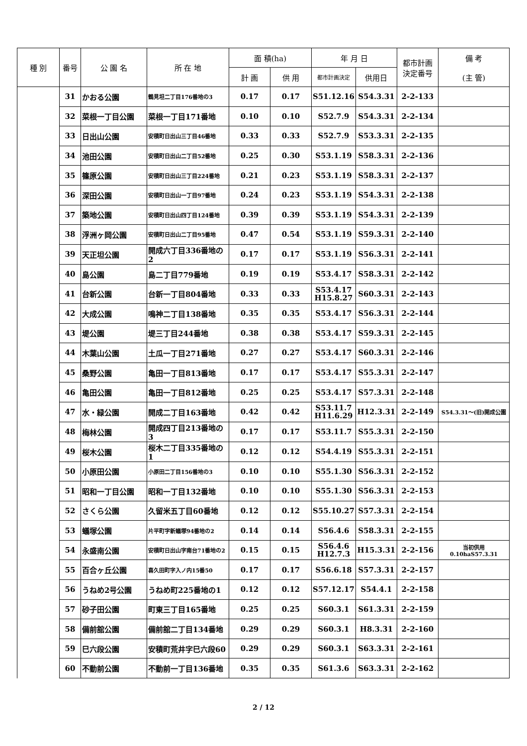| 種 別 | 番号 | 公 園 名 | 所 在 地 | 面 積(ha) | | 年 月 日 | | 都市計画 決定番号 | 備 考 (主 管) |
| --- | --- | --- | --- | --- | --- | --- | --- | --- | --- |
| | | | | 計 画 | 供 用 | 都市計画決定 | 供用日 | | |
| | 31 | かおる公園 | 鶴見坦二丁目176番地の3 | 0.17 | 0.17 | S51.12.16 | S54.3.31 | 2-2-133 | |
| | 32 | 菜根一丁目公園 | 菜根一丁目171番地 | 0.10 | 0.10 | S52.7.9 | S54.3.31 | 2-2-134 | |
| | 33 | 日出山公園 | 安積町日出山三丁目46番地 | 0.33 | 0.33 | S52.7.9 | S53.3.31 | 2-2-135 | |
| | 34 | 池田公園 | 安積町日出山二丁目52番地 | 0.25 | 0.30 | S53.1.19 | S58.3.31 | 2-2-136 | |
| | 35 | 篠原公園 | 安積町日出山三丁目224番地 | 0.21 | 0.23 | S53.1.19 | S58.3.31 | 2-2-137 | |
| | 36 | 深田公園 | 安積町日出山一丁目97番地 | 0.24 | 0.23 | S53.1.19 | S54.3.31 | 2-2-138 | |
| | 37 | 築地公園 | 安積町日出山四丁目124番地 | 0.39 | 0.39 | S53.1.19 | S54.3.31 | 2-2-139 | |
| | 38 | 浮洲ヶ岡公園 | 安積町日出山二丁目95番地 | 0.47 | 0.54 | S53.1.19 | S59.3.31 | 2-2-140 | |
| | 39 | 天正坦公園 | 開成六丁目336番地の2 | 0.17 | 0.17 | S53.1.19 | S56.3.31 | 2-2-141 | |
| | 40 | 島公園 | 島二丁目779番地 | 0.19 | 0.19 | S53.4.17 | S58.3.31 | 2-2-142 | |
| | 41 | 台新公園 | 台新一丁目804番地 | 0.33 | 0.33 | S53.4.17 H15.8.27 | S60.3.31 | 2-2-143 | |
| | 42 | 大成公園 | 鳴神二丁目138番地 | 0.35 | 0.35 | S53.4.17 | S56.3.31 | 2-2-144 | |
| | 43 | 堤公園 | 堤三丁目244番地 | 0.38 | 0.38 | S53.4.17 | S59.3.31 | 2-2-145 | |
| | 44 | 木葉山公園 | 土瓜一丁目271番地 | 0.27 | 0.27 | S53.4.17 | S60.3.31 | 2-2-146 | |
| | 45 | 桑野公園 | 亀田一丁目813番地 | 0.17 | 0.17 | S53.4.17 | S55.3.31 | 2-2-147 | |
| | 46 | 亀田公園 | 亀田一丁目812番地 | 0.25 | 0.25 | S53.4.17 | S57.3.31 | 2-2-148 | |
| | 47 | 水・緑公園 | 開成二丁目163番地 | 0.42 | 0.42 | S53.11.7 H11.6.29 | H12.3.31 | 2-2-149 | S54.3.31～(旧)開成公園 |
| | 48 | 梅林公園 | 開成四丁目213番地の3 | 0.17 | 0.17 | S53.11.7 | S55.3.31 | 2-2-150 | |
| | 49 | 桜木公園 | 桜木二丁目335番地の1 | 0.12 | 0.12 | S54.4.19 | S55.3.31 | 2-2-151 | |
| | 50 | 小原田公園 | 小原田二丁目156番地の3 | 0.10 | 0.10 | S55.1.30 | S56.3.31 | 2-2-152 | |
| | 51 | 昭和一丁目公園 | 昭和一丁目132番地 | 0.10 | 0.10 | S55.1.30 | S56.3.31 | 2-2-153 | |
| | 52 | さくら公園 | 久留米五丁目60番地 | 0.12 | 0.12 | S55.10.27 | S57.3.31 | 2-2-154 | |
| | 53 | 蟻塚公園 | 片平町字新蟻塚94番地の2 | 0.14 | 0.14 | S56.4.6 | S58.3.31 | 2-2-155 | |
| | 54 | 永盛南公園 | 安積町日出山字南台71番地の2 | 0.15 | 0.15 | S56.4.6 H12.7.3 | H15.3.31 | 2-2-156 | 当初供用0.10haS57.3.31 |
| | 55 | 百合ヶ丘公園 | 喜久田町字入ノ内15番50 | 0.17 | 0.17 | S56.6.18 | S57.3.31 | 2-2-157 | |
| | 56 | うねめ2号公園 | うねめ町225番地の1 | 0.12 | 0.12 | S57.12.17 | S54.4.1 | 2-2-158 | |
| | 57 | 砂子田公園 | 町東三丁目165番地 | 0.25 | 0.25 | S60.3.1 | S61.3.31 | 2-2-159 | |
| | 58 | 備前舘公園 | 備前舘二丁目134番地 | 0.29 | 0.29 | S60.3.1 | H8.3.31 | 2-2-160 | |
| | 59 | 巳六段公園 | 安積町荒井字巳六段60 | 0.29 | 0.29 | S60.3.1 | S63.3.31 | 2-2-161 | |
| | 60 | 不動前公園 | 不動前一丁目136番地 | 0.35 | 0.35 | S61.3.6 | S63.3.31 | 2-2-162 | |
2 / 12